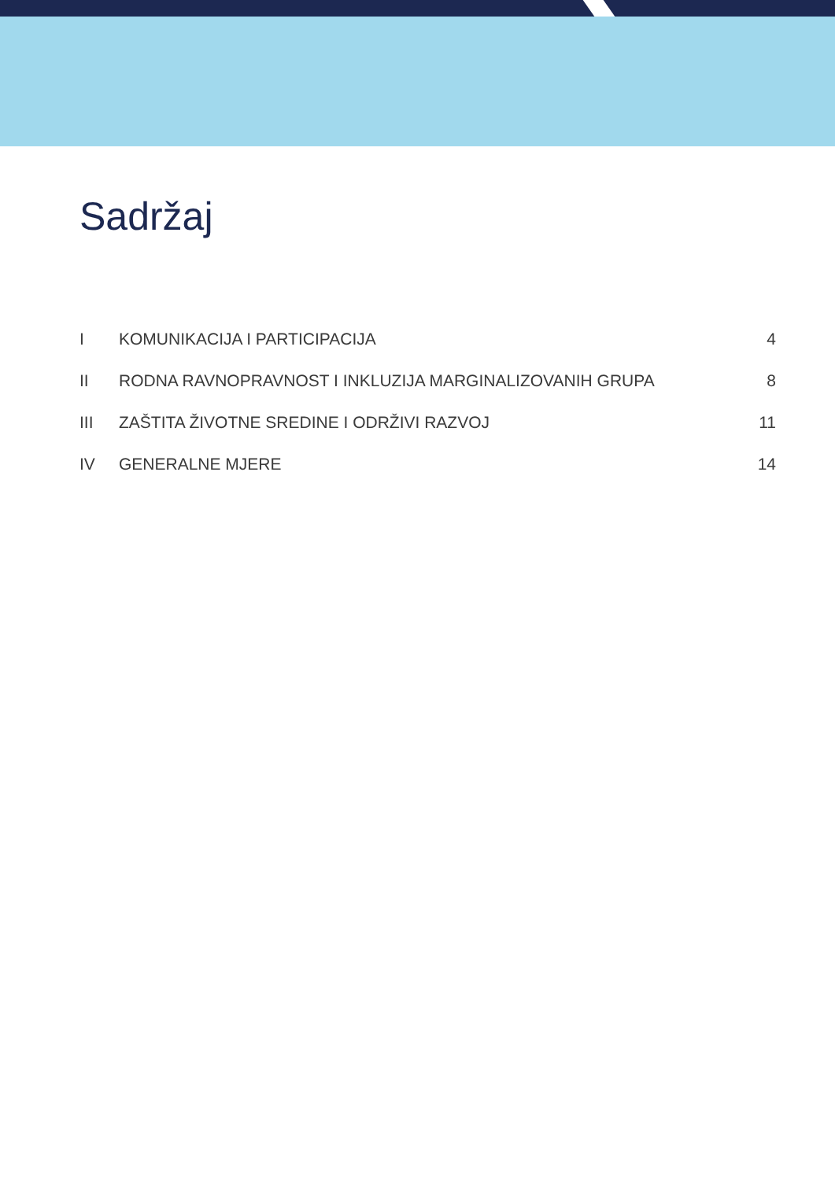Sadržaj
| I | KOMUNIKACIJA I PARTICIPACIJA | 4 |
| II | RODNA RAVNOPRAVNOST I INKLUZIJA MARGINALIZOVANIH GRUPA | 8 |
| III | ZAŠTITA ŽIVOTNE SREDINE I ODRŽIVI RAZVOJ | 11 |
| IV | GENERALNE MJERE | 14 |